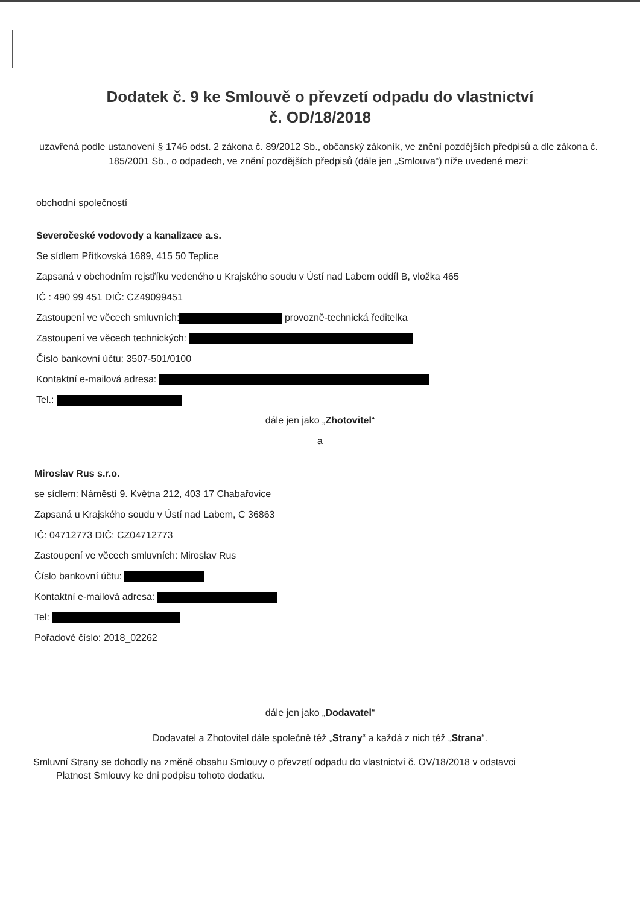Dodatek č. 9 ke Smlouvě o převzetí odpadu do vlastnictví
č. OD/18/2018
uzavřená podle ustanovení § 1746 odst. 2 zákona č. 89/2012 Sb., občanský zákoník, ve znění pozdějších předpisů a dle zákona č. 185/2001 Sb., o odpadech, ve znění pozdějších předpisů (dále jen „Smlouva“) níže uvedené mezi:
obchodní společností
Severočeské vodovody a kanalizace a.s.
Se sídlem Přítkovská 1689, 415 50 Teplice
Zapsaná v obchodním rejstříku vedeného u Krajského soudu v Ústí nad Labem oddíl B, vložka 465
IČ : 490 99 451 DIČ: CZ49099451
Zastoupení ve věcech smluvních: provozně-technická ředitelka
Zastoupení ve věcech technických:
Číslo bankovní účtu: 3507-501/0100
Kontaktní e-mailová adresa:
Tel.:
dále jen jako „Zhotovitel“
a
Miroslav Rus s.r.o.
se sídlem: Náměstí 9. Května 212, 403 17 Chabařovice
Zapsaná u Krajského soudu v Ústí nad Labem, C 36863
IČ: 04712773 DIČ: CZ04712773
Zastoupení ve věcech smluvních: Miroslav Rus
Číslo bankovní účtu:
Kontaktní e-mailová adresa:
Tel:
Pořadové číslo: 2018_02262
dále jen jako „Dodavatel“
Dodavatel a Zhotovitel dále společně též „Strany“ a každá z nich též „Strana“.
Smluvní Strany se dohodly na změně obsahu Smlouvy o převzetí odpadu do vlastnictví č. OV/18/2018 v odstavci
Platnost Smlouvy ke dni podpisu tohoto dodatku.